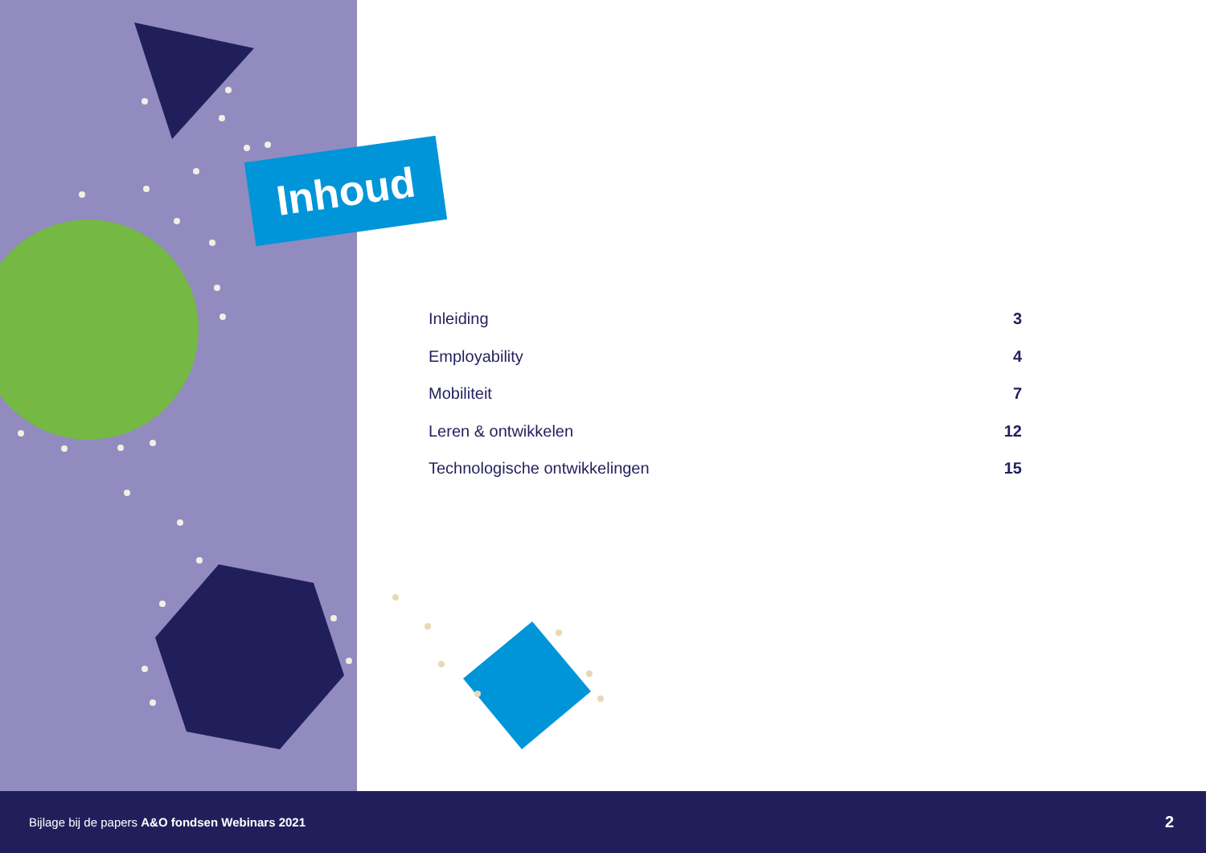Inhoud
Inleiding 3
Employability 4
Mobiliteit 7
Leren & ontwikkelen 12
Technologische ontwikkelingen 15
Bijlage bij de papers A&O fondsen Webinars 2021 2